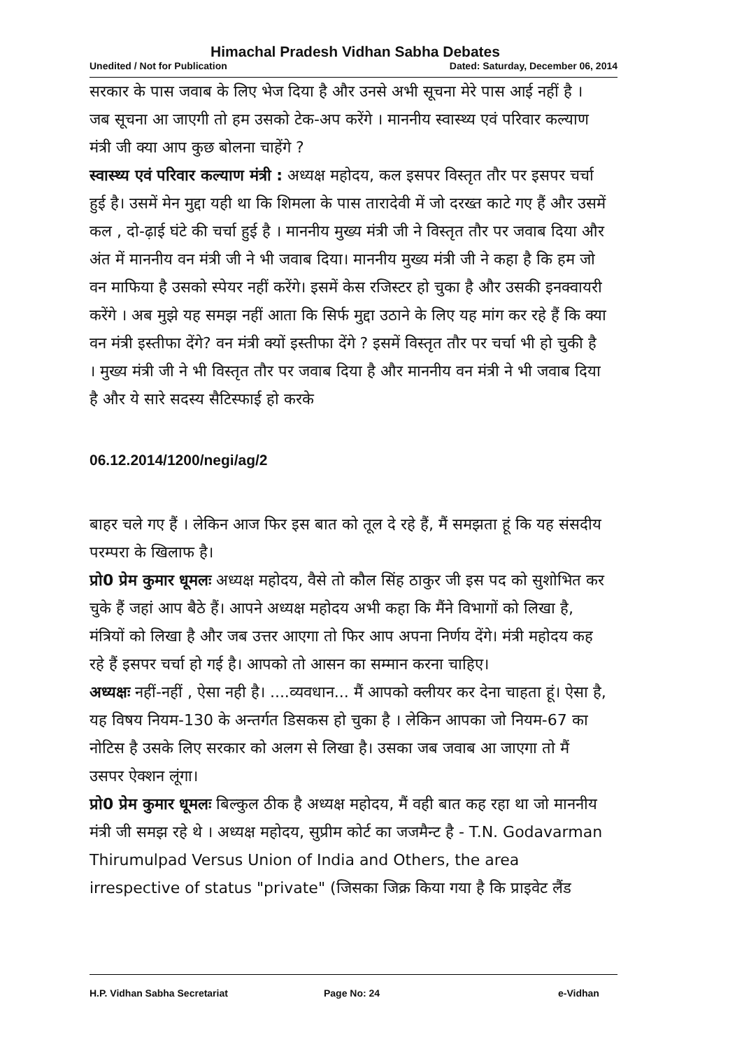Himachal Pradesh Vidhan Sabha Debates
Unedited / Not for Publication Dated: Saturday, December 06, 2014
सरकार के पास जवाब के लिए भेज दिया है और उनसे अभी सूचना मेरे पास आई नहीं है । जब सूचना आ जाएगी तो हम उसको टेक-अप करेंगे । माननीय स्वास्थ्य एवं परिवार कल्याण मंत्री जी क्या आप कुछ बोलना चाहेंगे ?
स्वास्थ्य एवं परिवार कल्याण मंत्री : अध्यक्ष महोदय, कल इसपर विस्तृत तौर पर इसपर चर्चा हुई है। उसमें मेन मुद्दा यही था कि शिमला के पास तारादेवी में जो दरख्त काटे गए हैं और उसमें कल , दो-ढ़ाई घंटे की चर्चा हुई है । माननीय मुख्य मंत्री जी ने विस्तृत तौर पर जवाब दिया और अंत में माननीय वन मंत्री जी ने भी जवाब दिया। माननीय मुख्य मंत्री जी ने कहा है कि हम जो वन माफिया है उसको स्पेयर नहीं करेंगे। इसमें केस रजिस्टर हो चुका है और उसकी इनक्वायरी करेंगे । अब मुझे यह समझ नहीं आता कि सिर्फ मुद्दा उठाने के लिए यह मांग कर रहे हैं कि क्या वन मंत्री इस्तीफा देंगे? वन मंत्री क्यों इस्तीफा देंगे ? इसमें विस्तृत तौर पर चर्चा भी हो चुकी है । मुख्य मंत्री जी ने भी विस्तृत तौर पर जवाब दिया है और माननीय वन मंत्री ने भी जवाब दिया है और ये सारे सदस्य सैटिस्फाई हो करके
06.12.2014/1200/negi/ag/2
बाहर चले गए हैं । लेकिन आज फिर इस बात को तूल दे रहे हैं, मैं समझता हूं कि यह संसदीय परम्परा के खिलाफ है।
प्रो0 प्रेम कुमार धूमलः अध्यक्ष महोदय, वैसे तो कौल सिंह ठाकुर जी इस पद को सुशोभित कर चुके हैं जहां आप बैठे हैं। आपने अध्यक्ष महोदय अभी कहा कि मैंने विभागों को लिखा है, मंत्रियों को लिखा है और जब उत्तर आएगा तो फिर आप अपना निर्णय देंगे। मंत्री महोदय कह रहे हैं इसपर चर्चा हो गई है। आपको तो आसन का सम्मान करना चाहिए।
अध्यक्षः नहीं-नहीं , ऐसा नही है। ....व्यवधान... मैं आपको क्लीयर कर देना चाहता हूं। ऐसा है, यह विषय नियम-130 के अन्तर्गत डिसकस हो चुका है । लेकिन आपका जो नियम-67 का नोटिस है उसके लिए सरकार को अलग से लिखा है। उसका जब जवाब आ जाएगा तो मैं उसपर ऐक्शन लूंगा।
प्रो0 प्रेम कुमार धूमलः बिल्कुल ठीक है अध्यक्ष महोदय, मैं वही बात कह रहा था जो माननीय मंत्री जी समझ रहे थे । अध्यक्ष महोदय, सुप्रीम कोर्ट का जजमैन्ट है - T.N. Godavarman Thirumulpad Versus Union of India and Others, the area irrespective of status "private" (जिसका जिक्र किया गया है कि प्राइवेट लैंड
H.P. Vidhan Sabha Secretariat Page No: 24 e-Vidhan